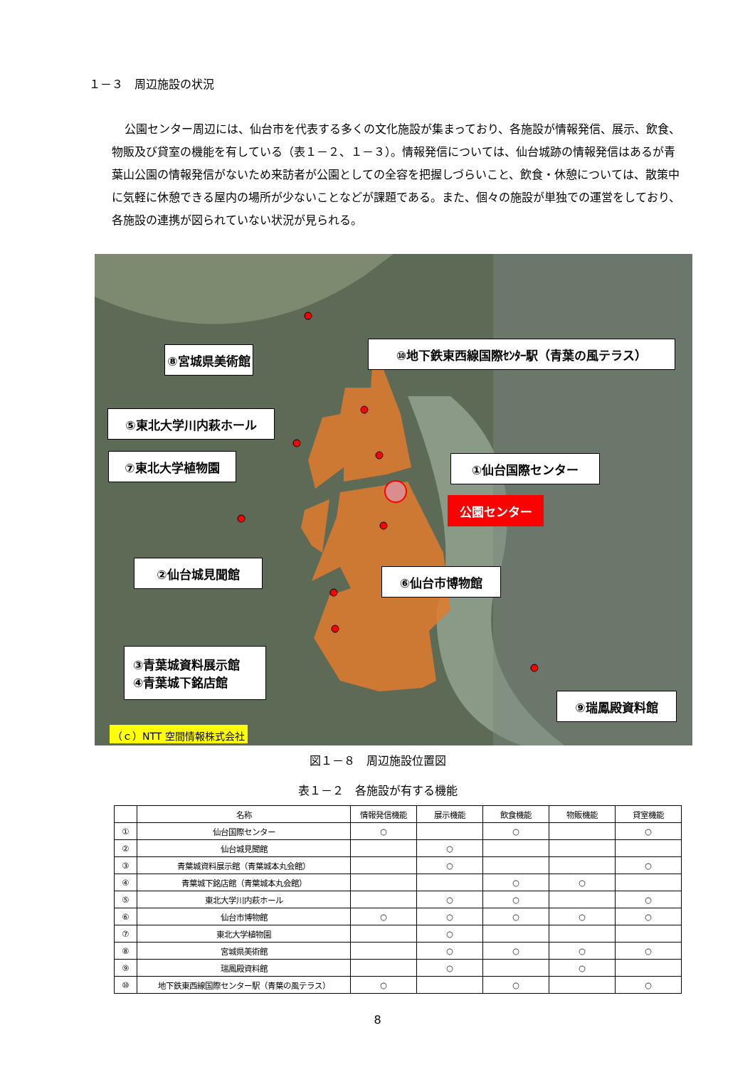１－３　周辺施設の状況
公園センター周辺には、仙台市を代表する多くの文化施設が集まっており、各施設が情報発信、展示、飲食、物販及び貸室の機能を有している（表１－２、１－３）。情報発信については、仙台城跡の情報発信はあるが青葉山公園の情報発信がないため来訪者が公園としての全容を把握しづらいこと、飲食・休憩については、散策中に気軽に休憩できる屋内の場所が少ないことなどが課題である。また、個々の施設が単独での運営をしており、各施設の連携が図られていない状況が見られる。
⑧宮城県美術館
⑩地下鉄東西線国際ｾﾝﾀｰ駅（青葉の風テラス）
⑤東北大学川内萩ホール
⑦東北大学植物園
①仙台国際センター
公園センター
②仙台城見聞館
⑥仙台市博物館
③青葉城資料展示館
④青葉城下銘店館
⑨瑞鳳殿資料館
（ｃ）NTT 空間情報株式会社
図１－８　周辺施設位置図
表１－２　各施設が有する機能
| | 名称 | 情報発信機能 | 展示機能 | 飲食機能 | 物販機能 | 貸室機能 |
| --- | --- | --- | --- | --- | --- | --- |
| ① | 仙台国際センター | ○ | | ○ | | ○ |
| ② | 仙台城見聞館 | | ○ | | | |
| ③ | 青葉城資料展示館（青葉城本丸会館） | | ○ | | | ○ |
| ④ | 青葉城下銘店館（青葉城本丸会館） | | | ○ | ○ | |
| ⑤ | 東北大学川内萩ホール | | ○ | ○ | | ○ |
| ⑥ | 仙台市博物館 | ○ | ○ | ○ | ○ | ○ |
| ⑦ | 東北大学植物園 | | ○ | | | |
| ⑧ | 宮城県美術館 | | ○ | ○ | ○ | ○ |
| ⑨ | 瑞鳳殿資料館 | | ○ | | ○ | |
| ⑩ | 地下鉄東西線国際センター駅（青葉の風テラス） | ○ | | ○ | | ○ |
8